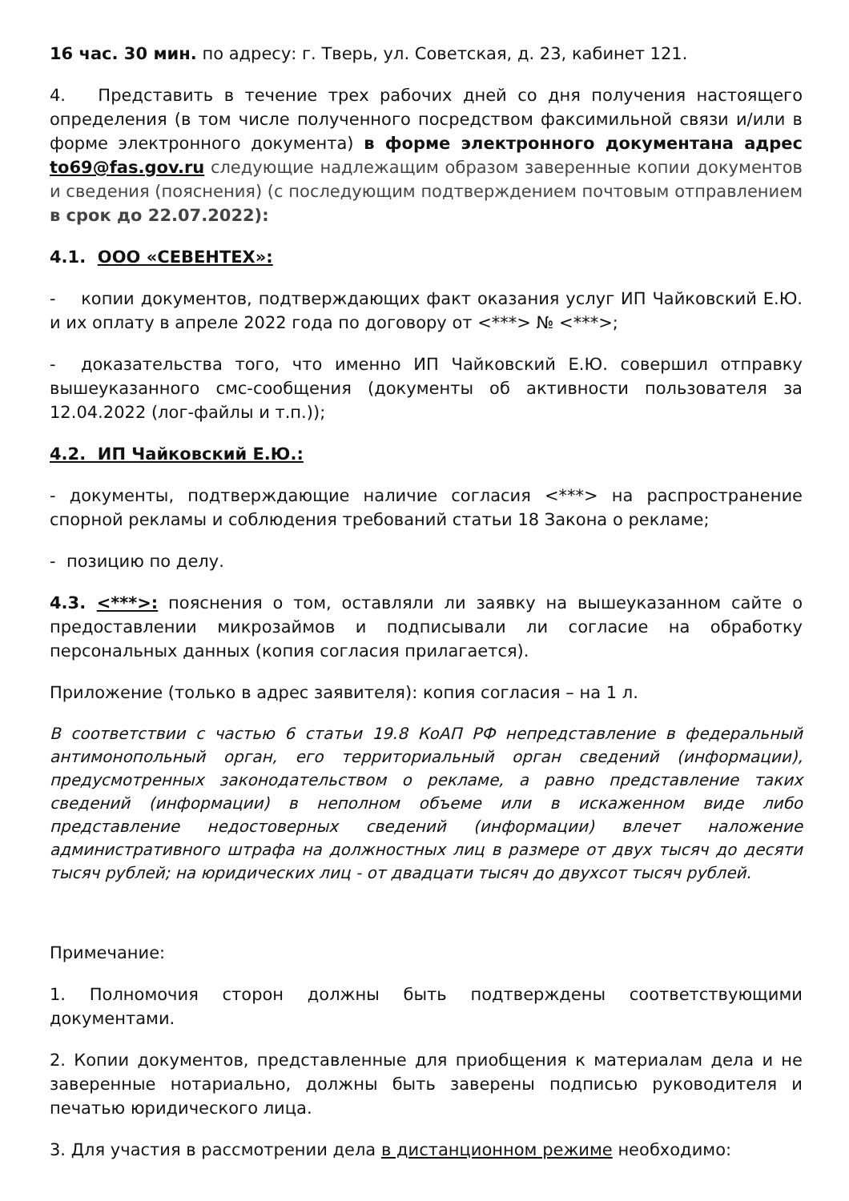16 час. 30 мин. по адресу: г. Тверь, ул. Советская, д. 23, кабинет 121.
4. Представить в течение трех рабочих дней со дня получения настоящего определения (в том числе полученного посредством факсимильной связи и/или в форме электронного документа) в форме электронного документана адрес to69@fas.gov.ru следующие надлежащим образом заверенные копии документов и сведения (пояснения) (с последующим подтверждением почтовым отправлением в срок до 22.07.2022):
4.1. ООО «СЕВЕНТЕХ»:
- копии документов, подтверждающих факт оказания услуг ИП Чайковский Е.Ю. и их оплату в апреле 2022 года по договору от <***> № <***>;
- доказательства того, что именно ИП Чайковский Е.Ю. совершил отправку вышеуказанного смс-сообщения (документы об активности пользователя за 12.04.2022 (лог-файлы и т.п.));
4.2. ИП Чайковский Е.Ю.:
- документы, подтверждающие наличие согласия <***> на распространение спорной рекламы и соблюдения требований статьи 18 Закона о рекламе;
- позицию по делу.
4.3. <***>: пояснения о том, оставляли ли заявку на вышеуказанном сайте о предоставлении микрозаймов и подписывали ли согласие на обработку персональных данных (копия согласия прилагается).
Приложение (только в адрес заявителя): копия согласия – на 1 л.
В соответствии с частью 6 статьи 19.8 КоАП РФ непредставление в федеральный антимонопольный орган, его территориальный орган сведений (информации), предусмотренных законодательством о рекламе, а равно представление таких сведений (информации) в неполном объеме или в искаженном виде либо представление недостоверных сведений (информации) влечет наложение административного штрафа на должностных лиц в размере от двух тысяч до десяти тысяч рублей; на юридических лиц - от двадцати тысяч до двухсот тысяч рублей.
Примечание:
1. Полномочия сторон должны быть подтверждены соответствующими документами.
2. Копии документов, представленные для приобщения к материалам дела и не заверенные нотариально, должны быть заверены подписью руководителя и печатью юридического лица.
3. Для участия в рассмотрении дела в дистанционном режиме необходимо: